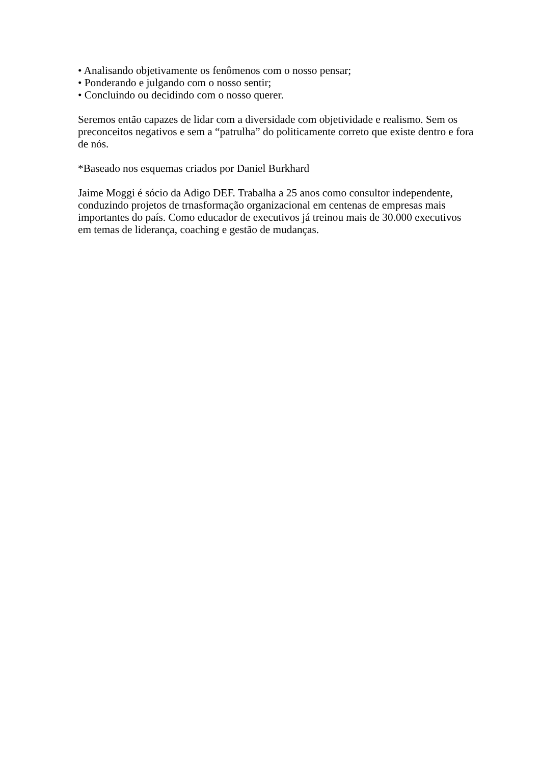• Analisando objetivamente os fenômenos com o nosso pensar;
• Ponderando e julgando com o nosso sentir;
• Concluindo ou decidindo com o nosso querer.
Seremos então capazes de lidar com a diversidade com objetividade e realismo. Sem os preconceitos negativos e sem a “patrulha” do politicamente correto que existe dentro e fora de nós.
*Baseado nos esquemas criados por Daniel Burkhard
Jaime Moggi é sócio da Adigo DEF. Trabalha a 25 anos como consultor independente, conduzindo projetos de trnasformação organizacional em centenas de empresas mais importantes do país. Como educador de executivos já treinou mais de 30.000 executivos em temas de liderança, coaching e gestão de mudanças.